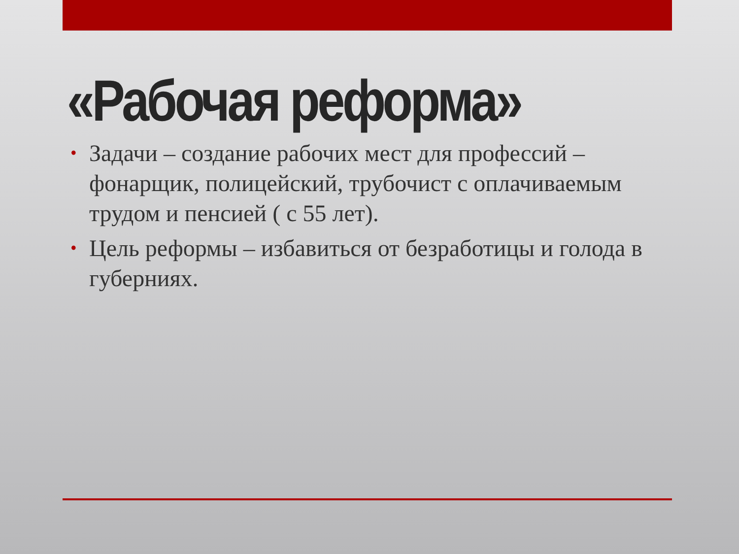«Рабочая реформа»
• Задачи – создание рабочих мест для профессий – фонарщик, полицейский, трубочист с оплачиваемым трудом и пенсией ( с 55 лет).
• Цель реформы – избавиться от безработицы и голода в губерниях.